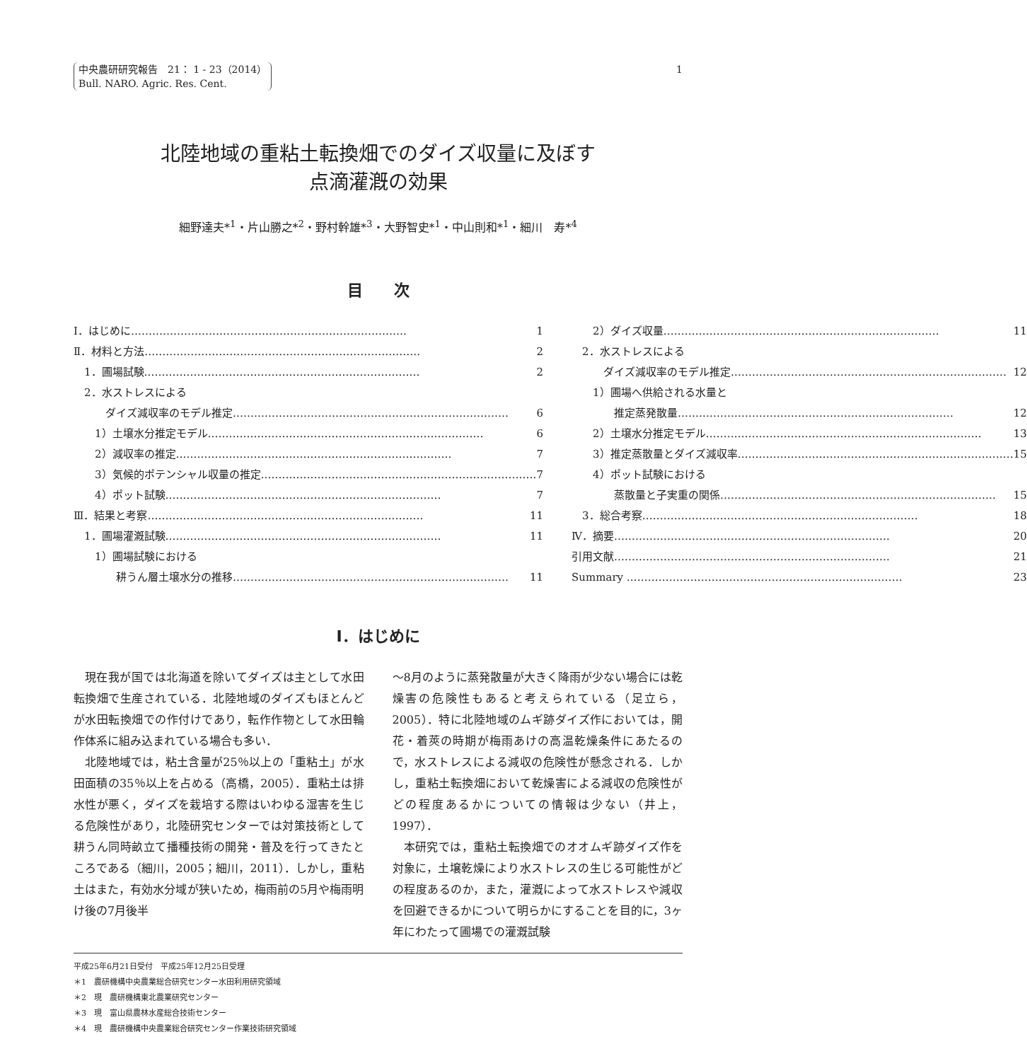中央農研研究報告　21： 1 - 23（2014）
Bull. NARO. Agric. Res. Cent.
1
北陸地域の重粘土転換畑でのダイズ収量に及ぼす
点滴灌漑の効果
細野達夫*<sup>1</sup>・片山勝之*<sup>2</sup>・野村幹雄*<sup>3</sup>・大野智史*<sup>1</sup>・中山則和*<sup>1</sup>・細川　寿*<sup>4</sup>
目　　次
Ⅰ．はじめに 1
Ⅱ．材料と方法 2
　1．圃場試験 2
　2．水ストレスによる
　　　ダイズ減収率のモデル推定 6
　　1）土壌水分推定モデル 6
　　2）減収率の推定 7
　　3）気候的ポテンシャル収量の推定 7
　　4）ポット試験 7
Ⅲ．結果と考察 11
　1．圃場灌漑試験 11
　　1）圃場試験における
　　　　耕うん層土壌水分の推移 11
　　2）ダイズ収量 11
　2．水ストレスによる
　　　ダイズ減収率のモデル推定 12
　　1）圃場へ供給される水量と
　　　　推定蒸発散量 12
　　2）土壌水分推定モデル 13
　　3）推定蒸散量とダイズ減収率 15
　　4）ポット試験における
　　　　蒸散量と子実重の関係 15
　3．総合考察 18
Ⅳ．摘要 20
引用文献 21
Summary 23
Ⅰ．はじめに
現在我が国では北海道を除いてダイズは主として水田転換畑で生産されている．北陸地域のダイズもほとんどが水田転換畑での作付けであり，転作作物として水田輪作体系に組み込まれている場合も多い．
北陸地域では，粘土含量が25％以上の「重粘土」が水田面積の35％以上を占める（高橋，2005）．重粘土は排水性が悪く，ダイズを栽培する際はいわゆる湿害を生じる危険性があり，北陸研究センターでは対策技術として耕うん同時畝立て播種技術の開発・普及を行ってきたところである（細川，2005；細川，2011）．しかし，重粘土はまた，有効水分域が狭いため，梅雨前の5月や梅雨明け後の7月後半
～8月のように蒸発散量が大きく降雨が少ない場合には乾燥害の危険性もあると考えられている（足立ら，2005）．特に北陸地域のムギ跡ダイズ作においては，開花・着莢の時期が梅雨あけの高温乾燥条件にあたるので，水ストレスによる減収の危険性が懸念される．しかし，重粘土転換畑において乾燥害による減収の危険性がどの程度あるかについての情報は少ない（井上，1997）．
本研究では，重粘土転換畑でのオオムギ跡ダイズ作を対象に，土壌乾燥により水ストレスの生じる可能性がどの程度あるのか，また，灌漑によって水ストレスや減収を回避できるかについて明らかにすることを目的に，3ヶ年にわたって圃場での灌漑試験
平成25年6月21日受付　平成25年12月25日受理
＊1　農研機構中央農業総合研究センター水田利用研究領域
＊2　現　農研機構東北農業研究センター
＊3　現　富山県農林水産総合技術センター
＊4　現　農研機構中央農業総合研究センター作業技術研究領域